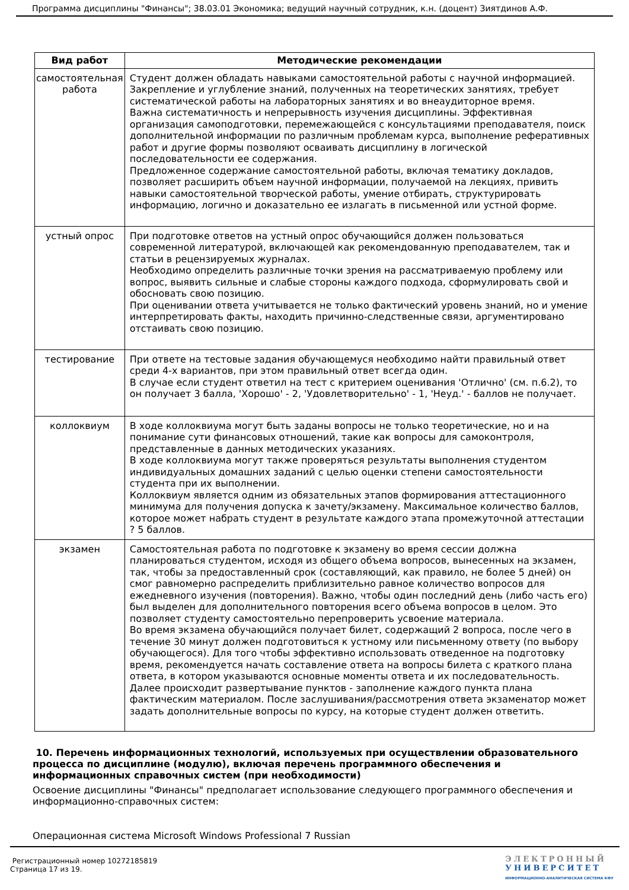Программа дисциплины "Финансы"; 38.03.01 Экономика; ведущий научный сотрудник, к.н. (доцент) Зиятдинов А.Ф.
| Вид работ | Методические рекомендации |
| --- | --- |
| самостоятельная работа | Студент должен обладать навыками самостоятельной работы с научной информацией. Закрепление и углубление знаний, полученных на теоретических занятиях, требует систематической работы на лабораторных занятиях и во внеаудиторное время. Важна систематичность и непрерывность изучения дисциплины. Эффективная организация самоподготовки, перемежающейся с консультациями преподавателя, поиск дополнительной информации по различным проблемам курса, выполнение реферативных работ и другие формы позволяют осваивать дисциплину в логической последовательности ее содержания. Предложенное содержание самостоятельной работы, включая тематику докладов, позволяет расширить объем научной информации, получаемой на лекциях, привить навыки самостоятельной творческой работы, умение отбирать, структурировать информацию, логично и доказательно ее излагать в письменной или устной форме. |
| устный опрос | При подготовке ответов на устный опрос обучающийся должен пользоваться современной литературой, включающей как рекомендованную преподавателем, так и статьи в рецензируемых журналах. Необходимо определить различные точки зрения на рассматриваемую проблему или вопрос, выявить сильные и слабые стороны каждого подхода, сформулировать свой и обосновать свою позицию. При оценивании ответа учитывается не только фактический уровень знаний, но и умение интерпретировать факты, находить причинно-следственные связи, аргументировано отстаивать свою позицию. |
| тестирование | При ответе на тестовые задания обучающемуся необходимо найти правильный ответ среди 4-х вариантов, при этом правильный ответ всегда один. В случае если студент ответил на тест с критерием оценивания 'Отлично' (см. п.6.2), то он получает 3 балла, 'Хорошо' - 2, 'Удовлетворительно' - 1, 'Неуд.' - баллов не получает. |
| коллоквиум | В ходе коллоквиума могут быть заданы вопросы не только теоретические, но и на понимание сути финансовых отношений, такие как вопросы для самоконтроля, представленные в данных методических указаниях. В ходе коллоквиума могут также проверяться результаты выполнения студентом индивидуальных домашних заданий с целью оценки степени самостоятельности студента при их выполнении. Коллоквиум является одним из обязательных этапов формирования аттестационного минимума для получения допуска к зачету/экзамену. Максимальное количество баллов, которое может набрать студент в результате каждого этапа промежуточной аттестации ? 5 баллов. |
| экзамен | Самостоятельная работа по подготовке к экзамену во время сессии должна планироваться студентом, исходя из общего объема вопросов, вынесенных на экзамен, так, чтобы за предоставленный срок (составляющий, как правило, не более 5 дней) он смог равномерно распределить приблизительно равное количество вопросов для ежедневного изучения (повторения). Важно, чтобы один последний день (либо часть его) был выделен для дополнительного повторения всего объема вопросов в целом. Это позволяет студенту самостоятельно перепроверить усвоение материала. Во время экзамена обучающийся получает билет, содержащий 2 вопроса, после чего в течение 30 минут должен подготовиться к устному или письменному ответу (по выбору обучающегося). Для того чтобы эффективно использовать отведенное на подготовку время, рекомендуется начать составление ответа на вопросы билета с краткого плана ответа, в котором указываются основные моменты ответа и их последовательность. Далее происходит развертывание пунктов - заполнение каждого пункта плана фактическим материалом. После заслушивания/рассмотрения ответа экзаменатор может задать дополнительные вопросы по курсу, на которые студент должен ответить. |
10. Перечень информационных технологий, используемых при осуществлении образовательного процесса по дисциплине (модулю), включая перечень программного обеспечения и информационных справочных систем (при необходимости)
Освоение дисциплины "Финансы" предполагает использование следующего программного обеспечения и информационно-справочных систем:
Операционная система Microsoft Windows Professional 7 Russian
Регистрационный номер 10272185819
Страница 17 из 19.
ЭЛЕКТРОННЫЙ
УНИВЕРСИТЕТ
ИНФОРМАЦИОННО-АНАЛИТИЧЕСКАЯ СИСТЕМА КФУ